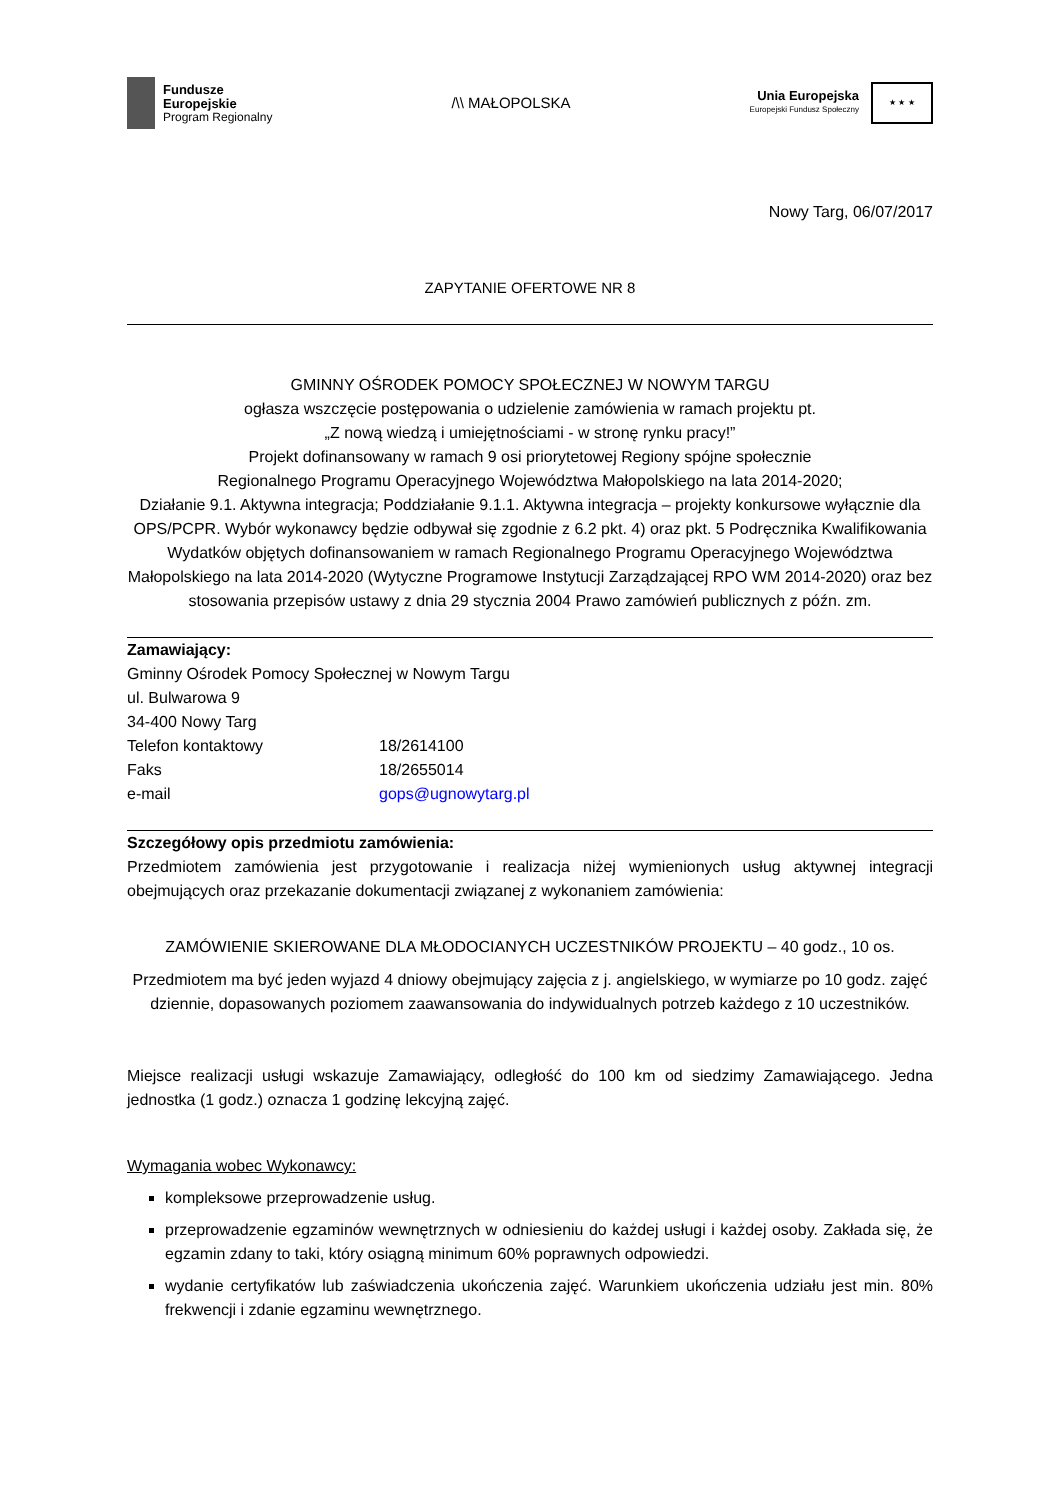Fundusze
Europejskie
Program Regionalny
/\\ MAŁOPOLSKA
Unia Europejska
Europejski Fundusz Społeczny
★ ★ ★
Nowy Targ, 06/07/2017
ZAPYTANIE OFERTOWE NR 8
GMINNY OŚRODEK POMOCY SPOŁECZNEJ W NOWYM TARGU
ogłasza wszczęcie postępowania o udzielenie zamówienia w ramach projektu pt.
„Z nową wiedzą i umiejętnościami - w stronę rynku pracy!”
Projekt dofinansowany w ramach 9 osi priorytetowej Regiony spójne społecznie
Regionalnego Programu Operacyjnego Województwa Małopolskiego na lata 2014-2020;
Działanie 9.1. Aktywna integracja; Poddziałanie 9.1.1. Aktywna integracja – projekty konkursowe wyłącznie dla OPS/PCPR. Wybór wykonawcy będzie odbywał się zgodnie z 6.2 pkt. 4) oraz pkt. 5 Podręcznika Kwalifikowania Wydatków objętych dofinansowaniem w ramach Regionalnego Programu Operacyjnego Województwa Małopolskiego na lata 2014-2020 (Wytyczne Programowe Instytucji Zarządzającej RPO WM 2014-2020) oraz bez stosowania przepisów ustawy z dnia 29 stycznia 2004 Prawo zamówień publicznych z późn. zm.
Zamawiający:
Gminny Ośrodek Pomocy Społecznej w Nowym Targu
ul. Bulwarowa 9
34-400 Nowy Targ
Telefon kontaktowy 18/2614100
Faks 18/2655014
e-mail gops@ugnowytarg.pl
Szczegółowy opis przedmiotu zamówienia:
Przedmiotem zamówienia jest przygotowanie i realizacja niżej wymienionych usług aktywnej integracji obejmujących oraz przekazanie dokumentacji związanej z wykonaniem zamówienia:
ZAMÓWIENIE SKIEROWANE DLA MŁODOCIANYCH UCZESTNIKÓW PROJEKTU – 40 godz., 10 os.
Przedmiotem ma być jeden wyjazd 4 dniowy obejmujący zajęcia z j. angielskiego, w wymiarze po 10 godz. zajęć dziennie, dopasowanych poziomem zaawansowania do indywidualnych potrzeb każdego z 10 uczestników.
Miejsce realizacji usługi wskazuje Zamawiający, odległość do 100 km od siedzimy Zamawiającego. Jedna jednostka (1 godz.) oznacza 1 godzinę lekcyjną zajęć.
Wymagania wobec Wykonawcy:
kompleksowe przeprowadzenie usług.
przeprowadzenie egzaminów wewnętrznych w odniesieniu do każdej usługi i każdej osoby. Zakłada się, że egzamin zdany to taki, który osiągną minimum 60% poprawnych odpowiedzi.
wydanie certyfikatów lub zaświadczenia ukończenia zajęć. Warunkiem ukończenia udziału jest min. 80% frekwencji i zdanie egzaminu wewnętrznego.